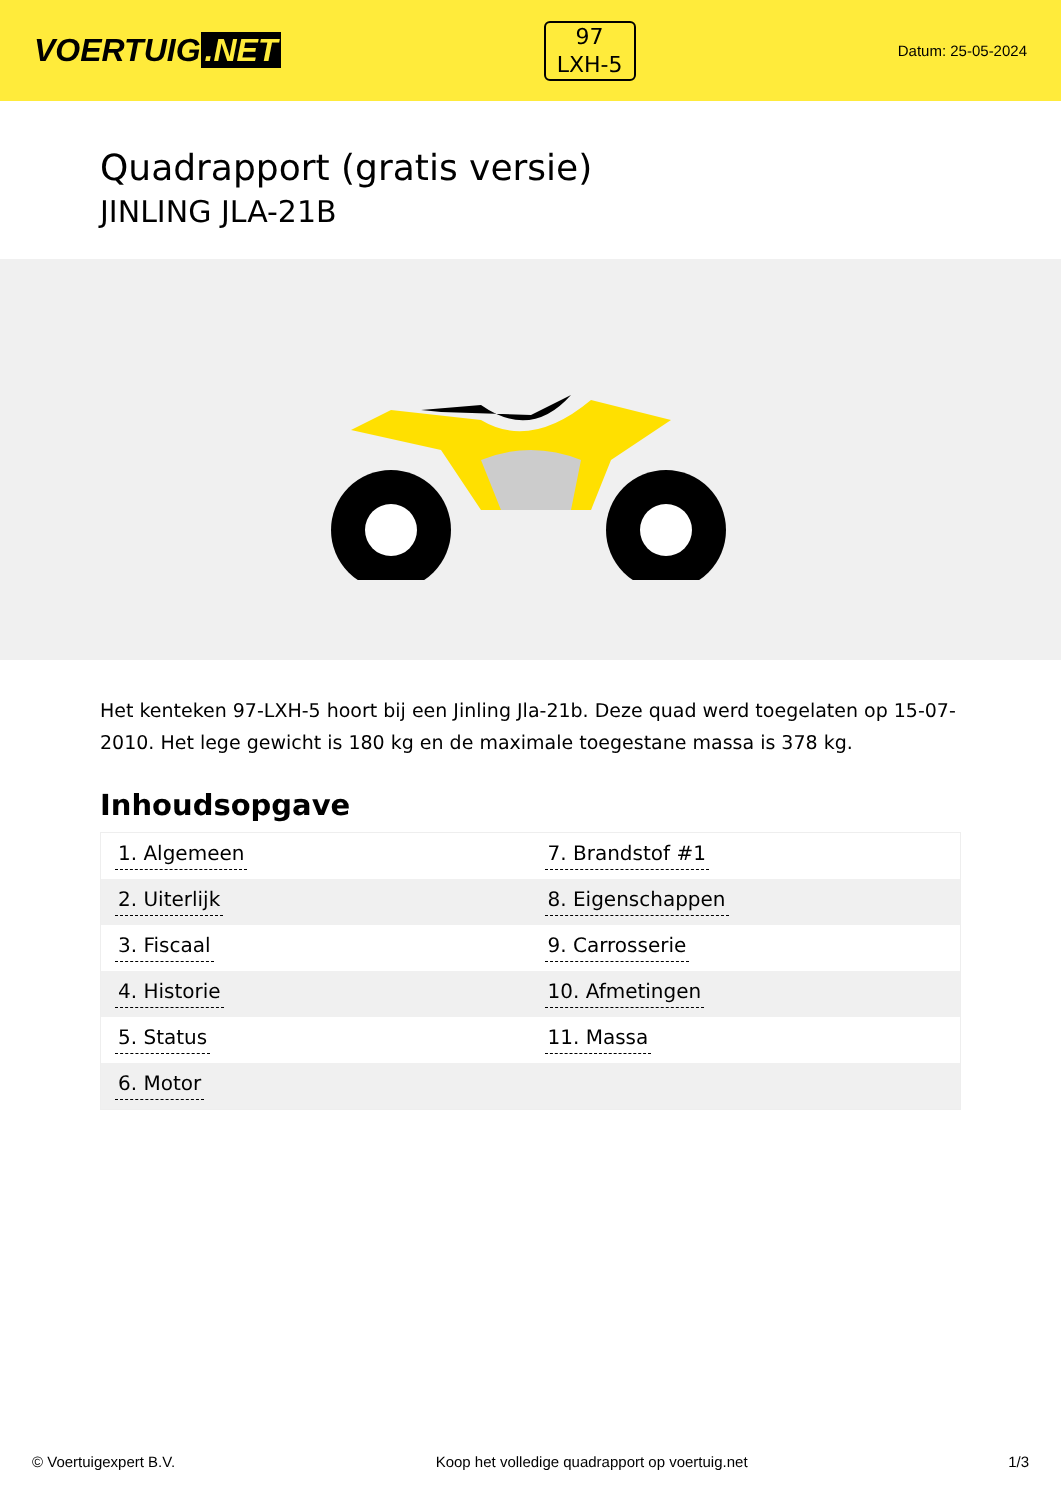VOERTUIG.NET
97
LXH-5
Datum: 25-05-2024
Quadrapport (gratis versie)
JINLING JLA-21B
Het kenteken 97-LXH-5 hoort bij een Jinling Jla-21b. Deze quad werd toegelaten op 15-07-2010. Het lege gewicht is 180 kg en de maximale toegestane massa is 378 kg.
Inhoudsopgave
| 1. Algemeen | 7. Brandstof #1 |
| 2. Uiterlijk | 8. Eigenschappen |
| 3. Fiscaal | 9. Carrosserie |
| 4. Historie | 10. Afmetingen |
| 5. Status | 11. Massa |
| 6. Motor | |
© Voertuigexpert B.V. Koop het volledige quadrapport op voertuig.net 1/3